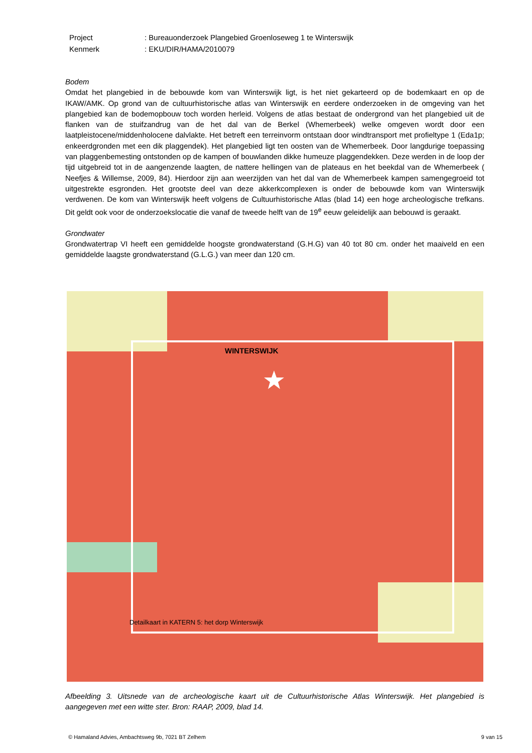| Project | : Bureauonderzoek Plangebied Groenloseweg 1 te Winterswijk |
| Kenmerk | : EKU/DIR/HAMA/2010079 |
Bodem
Omdat het plangebied in de bebouwde kom van Winterswijk ligt, is het niet gekarteerd op de bodemkaart en op de IKAW/AMK. Op grond van de cultuurhistorische atlas van Winterswijk en eerdere onderzoeken in de omgeving van het plangebied kan de bodemopbouw toch worden herleid. Volgens de atlas bestaat de ondergrond van het plangebied uit de flanken van de stuifzandrug van de het dal van de Berkel (Whemerbeek) welke omgeven wordt door een laatpleistocene/middenholocene dalvlakte. Het betreft een terreinvorm ontstaan door windtransport met profieltype 1 (Eda1p; enkeerdgronden met een dik plaggendek). Het plangebied ligt ten oosten van de Whemerbeek. Door langdurige toepassing van plaggenbemesting ontstonden op de kampen of bouwlanden dikke humeuze plaggendekken. Deze werden in de loop der tijd uitgebreid tot in de aangenzende laagten, de nattere hellingen van de plateaus en het beekdal van de Whemerbeek ( Neefjes & Willemse, 2009, 84). Hierdoor zijn aan weerzijden van het dal van de Whemerbeek kampen samengegroeid tot uitgestrekte esgronden. Het grootste deel van deze akkerkcomplexen is onder de bebouwde kom van Winterswijk verdwenen. De kom van Winterswijk heeft volgens de Cultuurhistorische Atlas (blad 14) een hoge archeologische trefkans. Dit geldt ook voor de onderzoekslocatie die vanaf de tweede helft van de 19<sup>e</sup> eeuw geleidelijk aan bebouwd is geraakt.
Grondwater
Grondwatertrap VI heeft een gemiddelde hoogste grondwaterstand (G.H.G) van 40 tot 80 cm. onder het maaiveld en een gemiddelde laagste grondwaterstand (G.L.G.) van meer dan 120 cm.
WINTERSWIJK
Detailkaart in KATERN 5: het dorp Winterswijk
Afbeelding 3. Uitsnede van de archeologische kaart uit de Cultuurhistorische Atlas Winterswijk. Het plangebied is aangegeven met een witte ster. Bron: RAAP, 2009, blad 14.
© Hamaland Advies, Ambachtsweg 9b, 7021 BT Zelhem 9 van 15